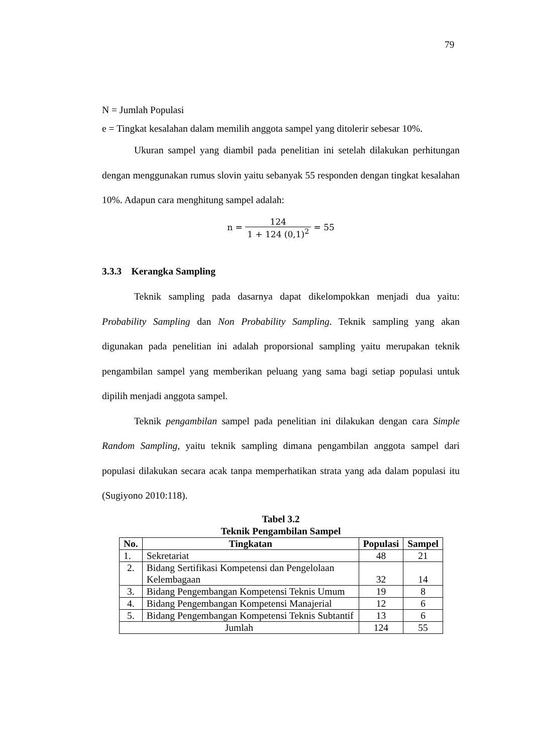79
N = Jumlah Populasi
e = Tingkat kesalahan dalam memilih anggota sampel yang ditolerir sebesar 10%.
Ukuran sampel yang diambil pada penelitian ini setelah dilakukan perhitungan dengan menggunakan rumus slovin yaitu sebanyak 55 responden dengan tingkat kesalahan 10%. Adapun cara menghitung sampel adalah:
n = 124 1 + 124 (0,1)<sup>2</sup> = 55
3.3.3 Kerangka Sampling
Teknik sampling pada dasarnya dapat dikelompokkan menjadi dua yaitu: Probability Sampling dan Non Probability Sampling. Teknik sampling yang akan digunakan pada penelitian ini adalah proporsional sampling yaitu merupakan teknik pengambilan sampel yang memberikan peluang yang sama bagi setiap populasi untuk dipilih menjadi anggota sampel.
Teknik pengambilan sampel pada penelitian ini dilakukan dengan cara Simple Random Sampling, yaitu teknik sampling dimana pengambilan anggota sampel dari populasi dilakukan secara acak tanpa memperhatikan strata yang ada dalam populasi itu (Sugiyono 2010:118).
Tabel 3.2
Teknik Pengambilan Sampel
| No. | Tingkatan | Populasi | Sampel |
| --- | --- | --- | --- |
| 1. | Sekretariat | 48 | 21 |
| 2. | Bidang Sertifikasi Kompetensi dan Pengelolaan Kelembagaan | 32 | 14 |
| 3. | Bidang Pengembangan Kompetensi Teknis Umum | 19 | 8 |
| 4. | Bidang Pengembangan Kompetensi Manajerial | 12 | 6 |
| 5. | Bidang Pengembangan Kompetensi Teknis Subtantif | 13 | 6 |
| Jumlah | | 124 | 55 |